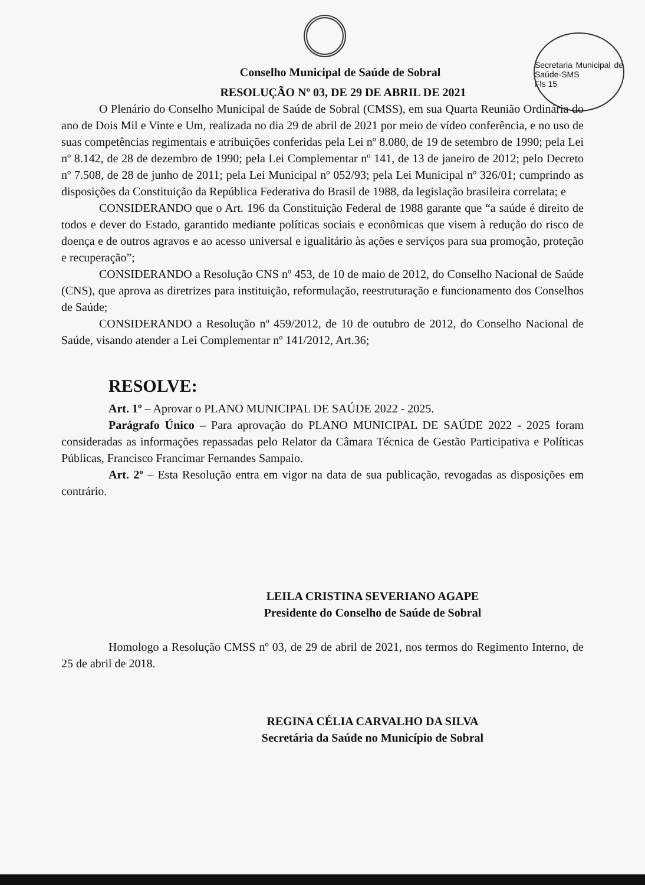Secretaria Municipal de Saúde-SMS
Fls 15
Conselho Municipal de Saúde de Sobral
RESOLUÇÃO Nº 03, DE 29 DE ABRIL DE 2021
O Plenário do Conselho Municipal de Saúde de Sobral (CMSS), em sua Quarta Reunião Ordinária do ano de Dois Mil e Vinte e Um, realizada no dia 29 de abril de 2021 por meio de vídeo conferência, e no uso de suas competências regimentais e atribuições conferidas pela Lei nº 8.080, de 19 de setembro de 1990; pela Lei nº 8.142, de 28 de dezembro de 1990; pela Lei Complementar nº 141, de 13 de janeiro de 2012; pelo Decreto nº 7.508, de 28 de junho de 2011; pela Lei Municipal nº 052/93; pela Lei Municipal nº 326/01; cumprindo as disposições da Constituição da República Federativa do Brasil de 1988, da legislação brasileira correlata; e
CONSIDERANDO que o Art. 196 da Constituição Federal de 1988 garante que “a saúde é direito de todos e dever do Estado, garantido mediante políticas sociais e econômicas que visem à redução do risco de doença e de outros agravos e ao acesso universal e igualitário às ações e serviços para sua promoção, proteção e recuperação”;
CONSIDERANDO a Resolução CNS nº 453, de 10 de maio de 2012, do Conselho Nacional de Saúde (CNS), que aprova as diretrizes para instituição, reformulação, reestruturação e funcionamento dos Conselhos de Saúde;
CONSIDERANDO a Resolução nº 459/2012, de 10 de outubro de 2012, do Conselho Nacional de Saúde, visando atender a Lei Complementar nº 141/2012, Art.36;
RESOLVE:
Art. 1º – Aprovar o PLANO MUNICIPAL DE SAÚDE 2022 - 2025.
Parágrafo Único – Para aprovação do PLANO MUNICIPAL DE SAÚDE 2022 - 2025 foram consideradas as informações repassadas pelo Relator da Câmara Técnica de Gestão Participativa e Políticas Públicas, Francisco Francimar Fernandes Sampaio.
Art. 2º – Esta Resolução entra em vigor na data de sua publicação, revogadas as disposições em contrário.
LEILA CRISTINA SEVERIANO AGAPE
Presidente do Conselho de Saúde de Sobral
Homologo a Resolução CMSS nº 03, de 29 de abril de 2021, nos termos do Regimento Interno, de 25 de abril de 2018.
REGINA CÉLIA CARVALHO DA SILVA
Secretária da Saúde no Município de Sobral